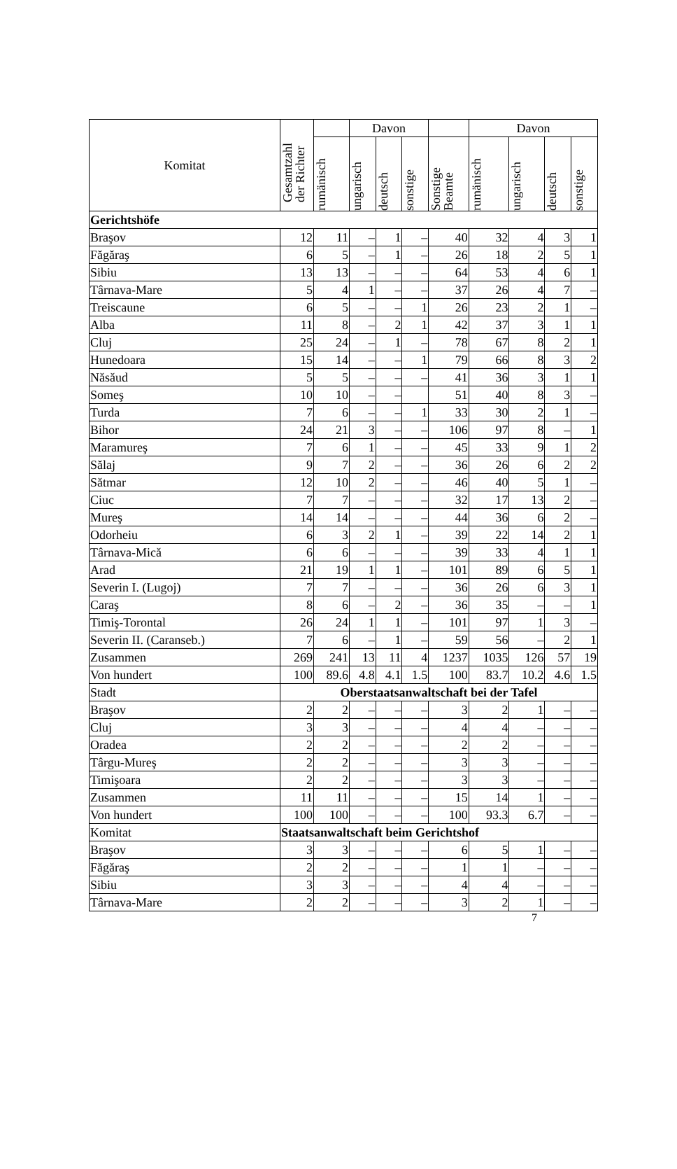| Komitat | Gesamtzahl der Richter | | Davon | | | | Davon | | | |
| --- | --- | --- | --- | --- | --- | --- | --- | --- | --- | --- |
| | | rumänisch | ungarisch | deutsch | sonstige | Sonstige Beamte | rumänisch | ungarisch | deutsch | sonstige |
| Gerichtshöfe | | | | | | | | | | |
| Braşov | 12 | 11 | – | 1 | – | 40 | 32 | 4 | 3 | 1 |
| Făgăraş | 6 | 5 | – | 1 | – | 26 | 18 | 2 | 5 | 1 |
| Sibiu | 13 | 13 | – | – | – | 64 | 53 | 4 | 6 | 1 |
| Târnava-Mare | 5 | 4 | 1 | – | – | 37 | 26 | 4 | 7 | – |
| Treiscaune | 6 | 5 | – | – | 1 | 26 | 23 | 2 | 1 | – |
| Alba | 11 | 8 | – | 2 | 1 | 42 | 37 | 3 | 1 | 1 |
| Cluj | 25 | 24 | – | 1 | – | 78 | 67 | 8 | 2 | 1 |
| Hunedoara | 15 | 14 | – | – | 1 | 79 | 66 | 8 | 3 | 2 |
| Năsăud | 5 | 5 | – | – | – | 41 | 36 | 3 | 1 | 1 |
| Someş | 10 | 10 | – | – | | 51 | 40 | 8 | 3 | – |
| Turda | 7 | 6 | – | – | 1 | 33 | 30 | 2 | 1 | – |
| Bihor | 24 | 21 | 3 | – | – | 106 | 97 | 8 | – | 1 |
| Maramureş | 7 | 6 | 1 | – | – | 45 | 33 | 9 | 1 | 2 |
| Sălaj | 9 | 7 | 2 | – | – | 36 | 26 | 6 | 2 | 2 |
| Sătmar | 12 | 10 | 2 | – | – | 46 | 40 | 5 | 1 | – |
| Ciuc | 7 | 7 | – | – | – | 32 | 17 | 13 | 2 | – |
| Mureş | 14 | 14 | – | – | – | 44 | 36 | 6 | 2 | – |
| Odorheiu | 6 | 3 | 2 | 1 | – | 39 | 22 | 14 | 2 | 1 |
| Târnava-Mică | 6 | 6 | – | – | – | 39 | 33 | 4 | 1 | 1 |
| Arad | 21 | 19 | 1 | 1 | – | 101 | 89 | 6 | 5 | 1 |
| Severin I. (Lugoj) | 7 | 7 | – | – | – | 36 | 26 | 6 | 3 | 1 |
| Caraş | 8 | 6 | – | 2 | – | 36 | 35 | – | – | 1 |
| Timiş-Torontal | 26 | 24 | 1 | 1 | – | 101 | 97 | 1 | 3 | – |
| Severin II. (Caranseb.) | 7 | 6 | – | 1 | – | 59 | 56 | – | 2 | 1 |
| Zusammen | 269 | 241 | 13 | 11 | 4 | 1237 | 1035 | 126 | 57 | 19 |
| Von hundert | 100 | 89.6 | 4.8 | 4.1 | 1.5 | 100 | 83.7 | 10.2 | 4.6 | 1.5 |
| Stadt | Oberstaatsanwaltschaft bei der Tafel | | | | | | | | | |
| Braşov | 2 | 2 | – | – | – | 3 | 2 | 1 | – | – |
| Cluj | 3 | 3 | – | – | – | 4 | 4 | – | – | – |
| Oradea | 2 | 2 | – | – | – | 2 | 2 | – | – | – |
| Târgu-Mureş | 2 | 2 | – | – | – | 3 | 3 | – | – | – |
| Timişoara | 2 | 2 | – | – | – | 3 | 3 | – | – | – |
| Zusammen | 11 | 11 | – | – | – | 15 | 14 | 1 | – | – |
| Von hundert | 100 | 100 | – | – | – | 100 | 93.3 | 6.7 | – | – |
| Komitat | Staatsanwaltschaft beim Gerichtshof | | | | | | | | | |
| Braşov | 3 | 3 | – | – | – | 6 | 5 | 1 | – | – |
| Făgăraş | 2 | 2 | – | – | – | 1 | 1 | – | – | – |
| Sibiu | 3 | 3 | – | – | – | 4 | 4 | – | – | – |
| Târnava-Mare | 2 | 2 | – | – | – | 3 | 2 | 1 | – | – |
7